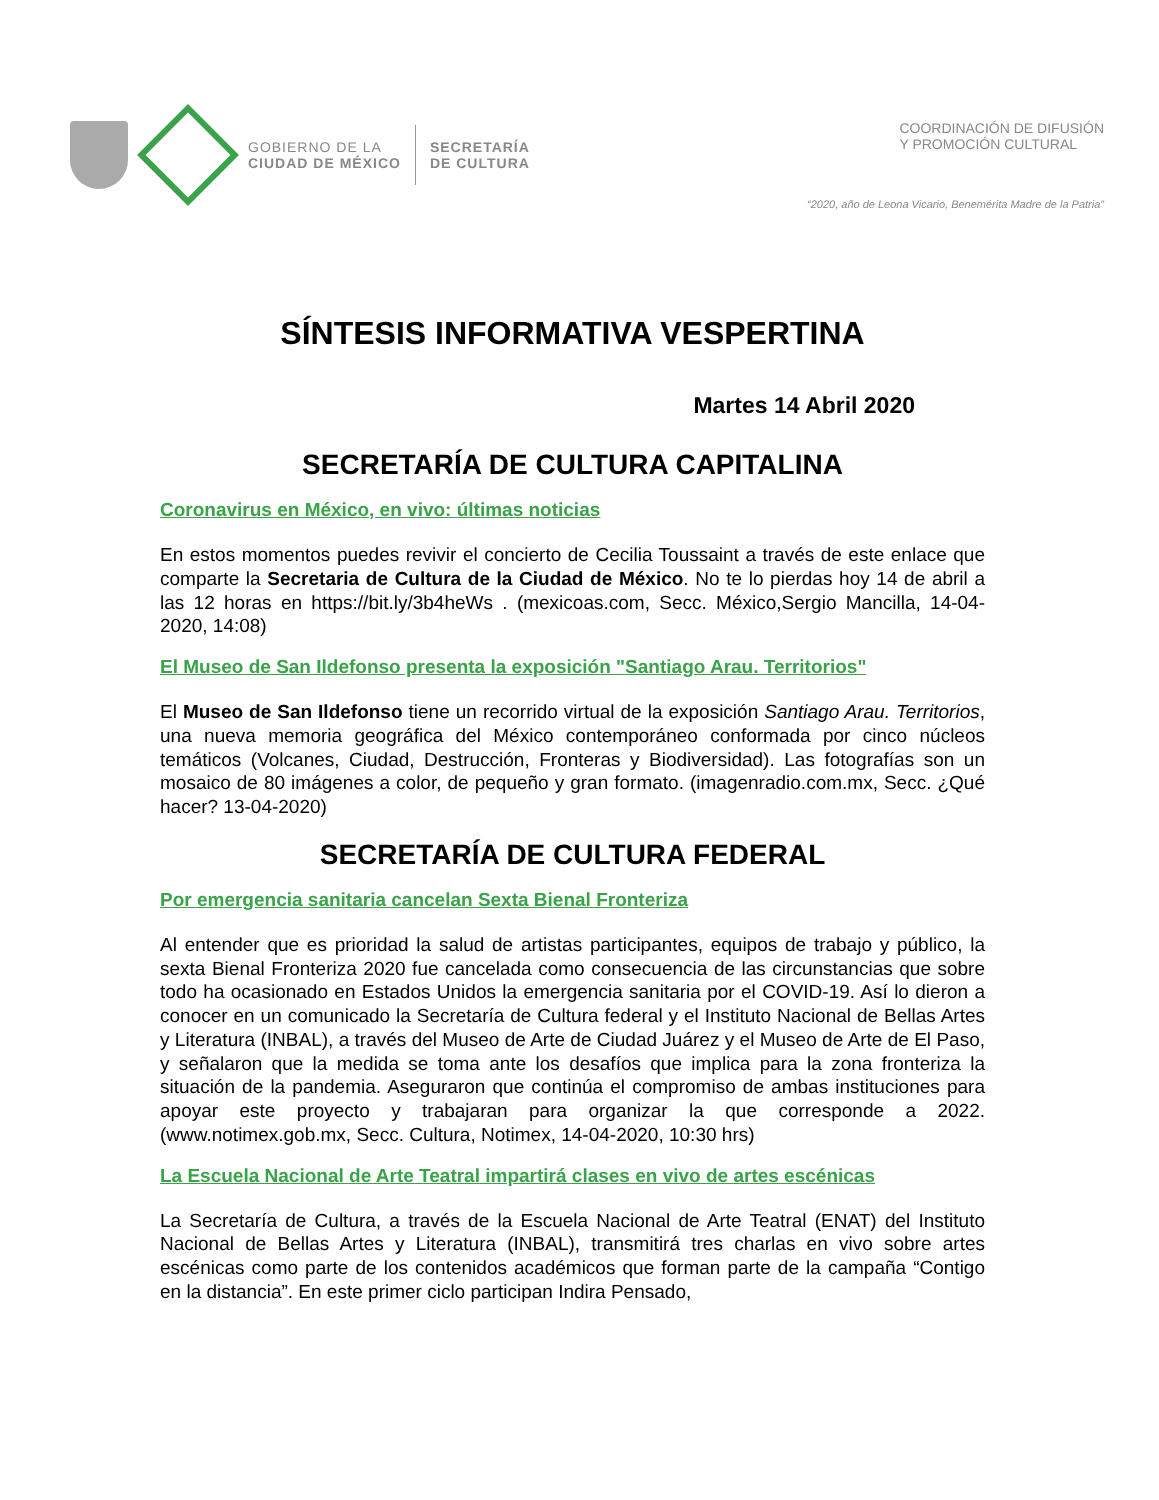GOBIERNO DE LA
CIUDAD DE MÉXICO
SECRETARÍA
DE CULTURA
COORDINACIÓN DE DIFUSIÓN
Y PROMOCIÓN CULTURAL
“2020, año de Leona Vicario, Benemérita Madre de la Patria”
SÍNTESIS INFORMATIVA VESPERTINA
Martes 14 Abril 2020
SECRETARÍA DE CULTURA CAPITALINA
Coronavirus en México, en vivo: últimas noticias
En estos momentos puedes revivir el concierto de Cecilia Toussaint a través de este enlace que comparte la Secretaria de Cultura de la Ciudad de México. No te lo pierdas hoy 14 de abril a las 12 horas en https://bit.ly/3b4heWs . (mexicoas.com, Secc. México,Sergio Mancilla, 14-04-2020, 14:08)
El Museo de San Ildefonso presenta la exposición "Santiago Arau. Territorios"
El Museo de San Ildefonso tiene un recorrido virtual de la exposición Santiago Arau. Territorios, una nueva memoria geográfica del México contemporáneo conformada por cinco núcleos temáticos (Volcanes, Ciudad, Destrucción, Fronteras y Biodiversidad). Las fotografías son un mosaico de 80 imágenes a color, de pequeño y gran formato. (imagenradio.com.mx, Secc. ¿Qué hacer? 13-04-2020)
SECRETARÍA DE CULTURA FEDERAL
Por emergencia sanitaria cancelan Sexta Bienal Fronteriza
Al entender que es prioridad la salud de artistas participantes, equipos de trabajo y público, la sexta Bienal Fronteriza 2020 fue cancelada como consecuencia de las circunstancias que sobre todo ha ocasionado en Estados Unidos la emergencia sanitaria por el COVID-19. Así lo dieron a conocer en un comunicado la Secretaría de Cultura federal y el Instituto Nacional de Bellas Artes y Literatura (INBAL), a través del Museo de Arte de Ciudad Juárez y el Museo de Arte de El Paso, y señalaron que la medida se toma ante los desafíos que implica para la zona fronteriza la situación de la pandemia. Aseguraron que continúa el compromiso de ambas instituciones para apoyar este proyecto y trabajaran para organizar la que corresponde a 2022. (www.notimex.gob.mx, Secc. Cultura, Notimex, 14-04-2020, 10:30 hrs)
La Escuela Nacional de Arte Teatral impartirá clases en vivo de artes escénicas
La Secretaría de Cultura, a través de la Escuela Nacional de Arte Teatral (ENAT) del Instituto Nacional de Bellas Artes y Literatura (INBAL), transmitirá tres charlas en vivo sobre artes escénicas como parte de los contenidos académicos que forman parte de la campaña “Contigo en la distancia”. En este primer ciclo participan Indira Pensado,